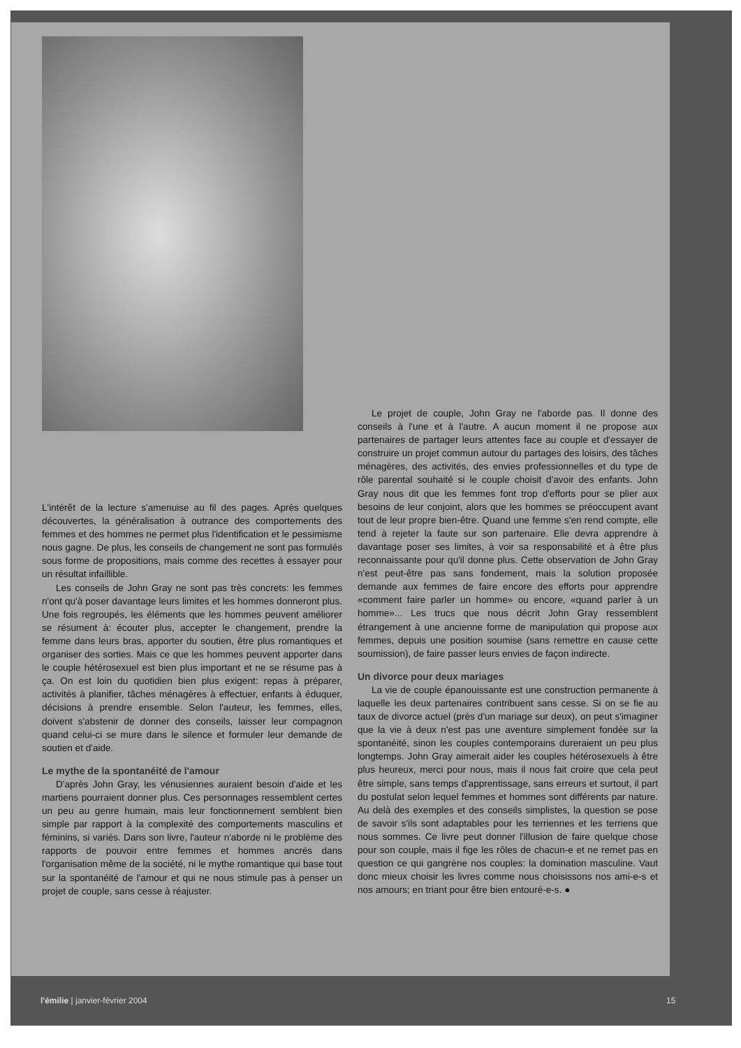L'intérêt de la lecture s'amenuise au fil des pages. Après quelques découvertes, la généralisation à outrance des comportements des femmes et des hommes ne permet plus l'identification et le pessimisme nous gagne. De plus, les conseils de changement ne sont pas formulés sous forme de propositions, mais comme des recettes à essayer pour un résultat infaillible.
Les conseils de John Gray ne sont pas très concrets: les femmes n'ont qu'à poser davantage leurs limites et les hommes donneront plus. Une fois regroupés, les éléments que les hommes peuvent améliorer se résument à: écouter plus, accepter le changement, prendre la femme dans leurs bras, apporter du soutien, être plus romantiques et organiser des sorties. Mais ce que les hommes peuvent apporter dans le couple hétérosexuel est bien plus important et ne se résume pas à ça. On est loin du quotidien bien plus exigent: repas à préparer, activités à planifier, tâches ménagères à effectuer, enfants à éduquer, décisions à prendre ensemble. Selon l'auteur, les femmes, elles, doivent s'abstenir de donner des conseils, laisser leur compagnon quand celui-ci se mure dans le silence et formuler leur demande de soutien et d'aide.
Le mythe de la spontanéité de l'amour
D'après John Gray, les vénusiennes auraient besoin d'aide et les martiens pourraient donner plus. Ces personnages ressemblent certes un peu au genre humain, mais leur fonctionnement semblent bien simple par rapport à la complexité des comportements masculins et féminins, si variés. Dans son livre, l'auteur n'aborde ni le problème des rapports de pouvoir entre femmes et hommes ancrés dans l'organisation même de la société, ni le mythe romantique qui base tout sur la spontanéité de l'amour et qui ne nous stimule pas à penser un projet de couple, sans cesse à réajuster.
Le projet de couple, John Gray ne l'aborde pas. Il donne des conseils à l'une et à l'autre. A aucun moment il ne propose aux partenaires de partager leurs attentes face au couple et d'essayer de construire un projet commun autour du partages des loisirs, des tâches ménagères, des activités, des envies professionnelles et du type de rôle parental souhaité si le couple choisit d'avoir des enfants. John Gray nous dit que les femmes font trop d'efforts pour se plier aux besoins de leur conjoint, alors que les hommes se préoccupent avant tout de leur propre bien-être. Quand une femme s'en rend compte, elle tend à rejeter la faute sur son partenaire. Elle devra apprendre à davantage poser ses limites, à voir sa responsabilité et à être plus reconnaissante pour qu'il donne plus. Cette observation de John Gray n'est peut-être pas sans fondement, mais la solution proposée demande aux femmes de faire encore des efforts pour apprendre «comment faire parler un homme» ou encore, «quand parler à un homme»... Les trucs que nous décrit John Gray ressemblent étrangement à une ancienne forme de manipulation qui propose aux femmes, depuis une position soumise (sans remettre en cause cette soumission), de faire passer leurs envies de façon indirecte.
Un divorce pour deux mariages
La vie de couple épanouissante est une construction permanente à laquelle les deux partenaires contribuent sans cesse. Si on se fie au taux de divorce actuel (près d'un mariage sur deux), on peut s'imaginer que la vie à deux n'est pas une aventure simplement fondée sur la spontanéité, sinon les couples contemporains dureraient un peu plus longtemps. John Gray aimerait aider les couples hétérosexuels à être plus heureux, merci pour nous, mais il nous fait croire que cela peut être simple, sans temps d'apprentissage, sans erreurs et surtout, il part du postulat selon lequel femmes et hommes sont différents par nature. Au delà des exemples et des conseils simplistes, la question se pose de savoir s'ils sont adaptables pour les terriennes et les terriens que nous sommes. Ce livre peut donner l'illusion de faire quelque chose pour son couple, mais il fige les rôles de chacun-e et ne remet pas en question ce qui gangrène nos couples: la domination masculine. Vaut donc mieux choisir les livres comme nous choisissons nos ami-e-s et nos amours; en triant pour être bien entouré-e-s. ●
l'émilie | janvier-février 2004 15